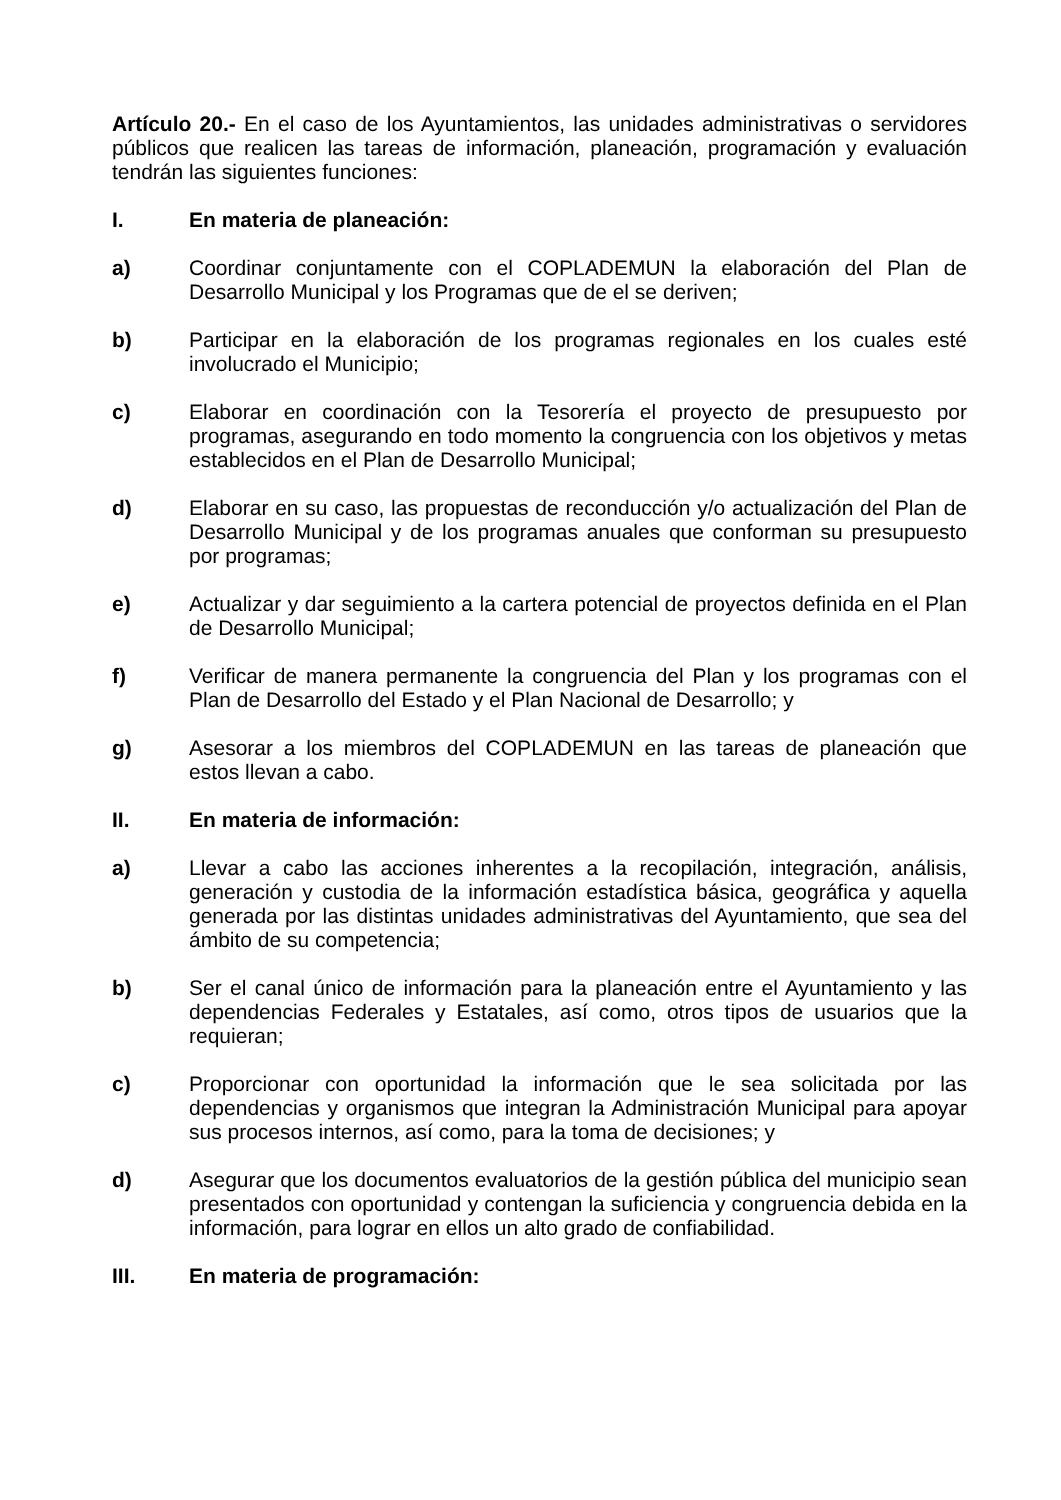Artículo 20.- En el caso de los Ayuntamientos, las unidades administrativas o servidores públicos que realicen las tareas de información, planeación, programación y evaluación tendrán las siguientes funciones:
I. En materia de planeación:
a) Coordinar conjuntamente con el COPLADEMUN la elaboración del Plan de Desarrollo Municipal y los Programas que de el se deriven;
b) Participar en la elaboración de los programas regionales en los cuales esté involucrado el Municipio;
c) Elaborar en coordinación con la Tesorería el proyecto de presupuesto por programas, asegurando en todo momento la congruencia con los objetivos y metas establecidos en el Plan de Desarrollo Municipal;
d) Elaborar en su caso, las propuestas de reconducción y/o actualización del Plan de Desarrollo Municipal y de los programas anuales que conforman su presupuesto por programas;
e) Actualizar y dar seguimiento a la cartera potencial de proyectos definida en el Plan de Desarrollo Municipal;
f) Verificar de manera permanente la congruencia del Plan y los programas con el Plan de Desarrollo del Estado y el Plan Nacional de Desarrollo; y
g) Asesorar a los miembros del COPLADEMUN en las tareas de planeación que estos llevan a cabo.
II. En materia de información:
a) Llevar a cabo las acciones inherentes a la recopilación, integración, análisis, generación y custodia de la información estadística básica, geográfica y aquella generada por las distintas unidades administrativas del Ayuntamiento, que sea del ámbito de su competencia;
b) Ser el canal único de información para la planeación entre el Ayuntamiento y las dependencias Federales y Estatales, así como, otros tipos de usuarios que la requieran;
c) Proporcionar con oportunidad la información que le sea solicitada por las dependencias y organismos que integran la Administración Municipal para apoyar sus procesos internos, así como, para la toma de decisiones; y
d) Asegurar que los documentos evaluatorios de la gestión pública del municipio sean presentados con oportunidad y contengan la suficiencia y congruencia debida en la información, para lograr en ellos un alto grado de confiabilidad.
III. En materia de programación: